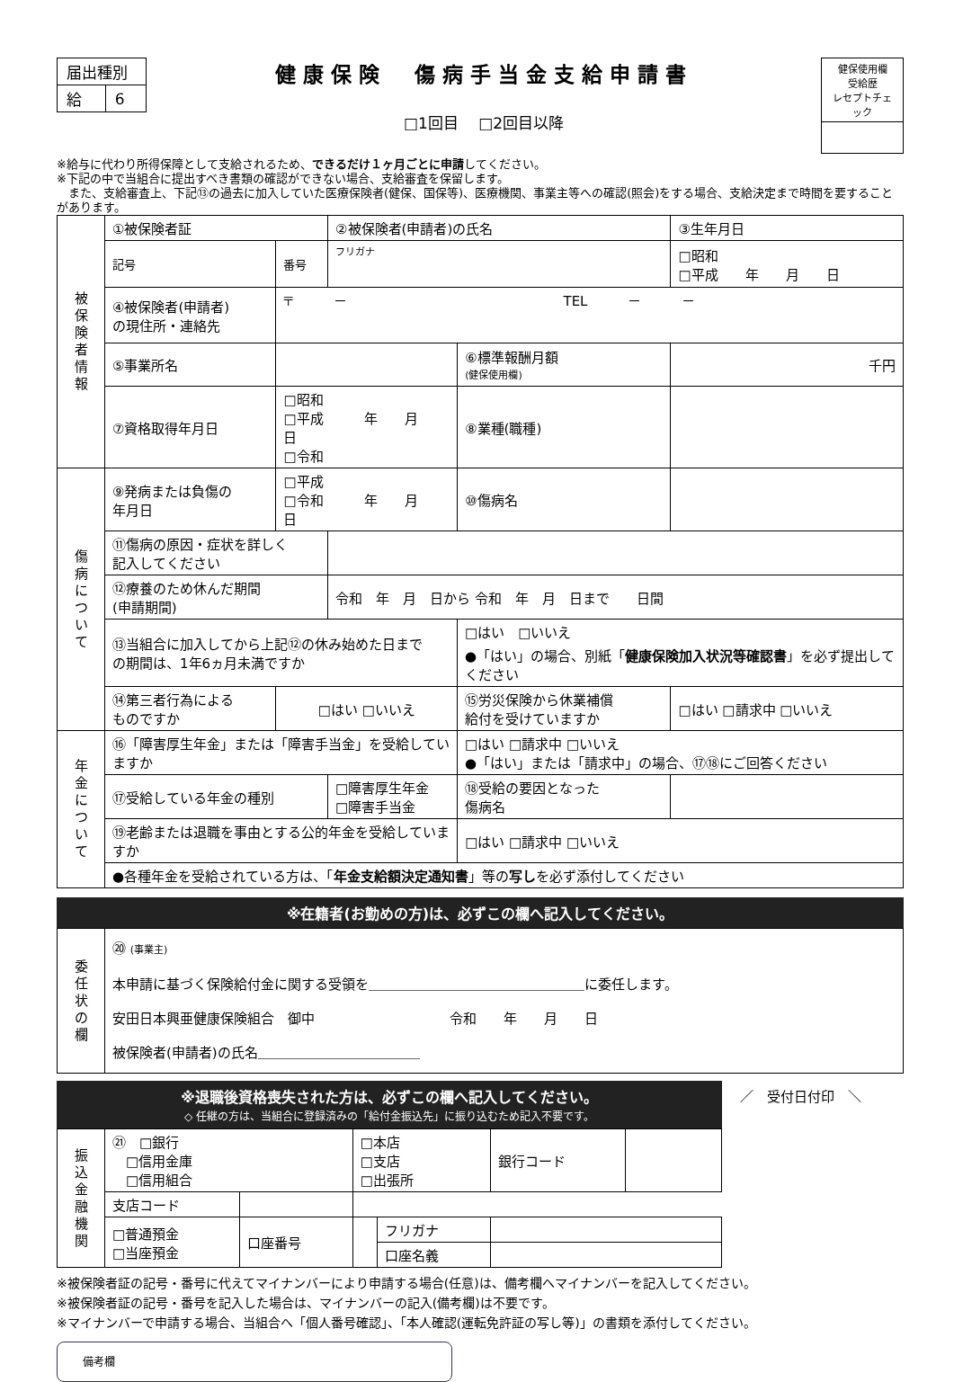| 届出種別 | |
| 給 | 6 |
健康保険　傷病手当金支給申請書
□1回目　 □2回目以降
| 健保使用欄 受給歴 レセプトチェック |
※給与に代わり所得保障として支給されるため、できるだけ１ヶ月ごとに申請してください。
※下記の中で当組合に提出すべき書類の確認ができない場合、支給審査を保留します。
　また、支給審査上、下記⑬の過去に加入していた医療保険者(健保、国保等)、医療機関、事業主等への確認(照会)をする場合、支給決定まで時間を要することがあります。
| 被 保 険 者 情 報 | ①被保険者証 | | ②被保険者(申請者)の氏名 | | | ③生年月日 |
| | 記号 | 番号 | フリガナ | | | □昭和 □平成 年 月 日 |
| | ④被保険者(申請者) の現住所・連絡先 | 〒 － TEL － － | | | | |
| | ⑤事業所名 | | | | ⑥標準報酬月額 (健保使用欄) | 千円 |
| | ⑦資格取得年月日 | □昭和 □平成 年 月 日 □令和 | | | ⑧業種(職種) | |
| 傷 病 に つ い て | ⑨発病または負傷の 年月日 | □平成 □令和 年 月 日 | | | ⑩傷病名 | |
| | ⑪傷病の原因・症状を詳しく 記入してください | | | | | |
| | ⑫療養のため休んだ期間 (申請期間) | | 令和 年 月 日から 令和 年 月 日まで 日間 | | | |
| | ⑬当組合に加入してから上記⑫の休み始めた日まで の期間は、1年6ヵ月未満ですか | | | □はい □いいえ ●「はい」の場合、別紙「 健康保険加入状況等確認書 」を必ず提出してください | | |
| | ⑭第三者行為による ものですか | □はい □いいえ | | ⑮労災保険から休業補償 給付を受けていますか | | □はい □請求中 □いいえ |
| 年 金 に つ い て | ⑯「障害厚生年金」または「障害手当金」を受給していますか | | | □はい □請求中 □いいえ ●「はい」または「請求中」の場合、⑰⑱にご回答ください | | |
| | ⑰受給している年金の種別 | | □障害厚生年金 □障害手当金 | ⑱受給の要因となった 傷病名 | | |
| | ⑲老齢または退職を事由とする公的年金を受給していますか | | | | □はい □請求中 □いいえ | |
| | ●各種年金を受給されている方は、「 年金支給額決定通知書 」等の 写し を必ず添付してください | | | | | |
※在籍者(お勤めの方)は、必ずこの欄へ記入してください。
| 委 任 状 の 欄 | ⑳ (事業主) 本申請に基づく保険給付金に関する受領を＿＿＿＿＿＿＿＿＿＿＿＿＿＿＿＿に委任します。 安田日本興亜健康保険組合 御中 令和 年 月 日 被保険者(申請者)の氏名＿＿＿＿＿＿＿＿＿＿＿＿ |
※退職後資格喪失された方は、必ずこの欄へ記入してください。
◇ 任継の方は、当組合に登録済みの「給付金振込先」に振り込むため記入不要です。
| 振 込 金 融 機 関 | ㉑ □銀行 □信用金庫 □信用組合 | | □本店 □支店 □出張所 | | 銀行コード | |
| | | | | | 支店コード | |
| | □普通預金 □当座預金 | 口座番号 | | フリガナ | | |
| | | | | 口座名義 | | |
／　受付日付印　＼
※被保険者証の記号・番号に代えてマイナンバーにより申請する場合(任意)は、備考欄へマイナンバーを記入してください。
※被保険者証の記号・番号を記入した場合は、マイナンバーの記入(備考欄)は不要です。
※マイナンバーで申請する場合、当組合へ「個人番号確認」、「本人確認(運転免許証の写し等)」の書類を添付してください。
備考欄